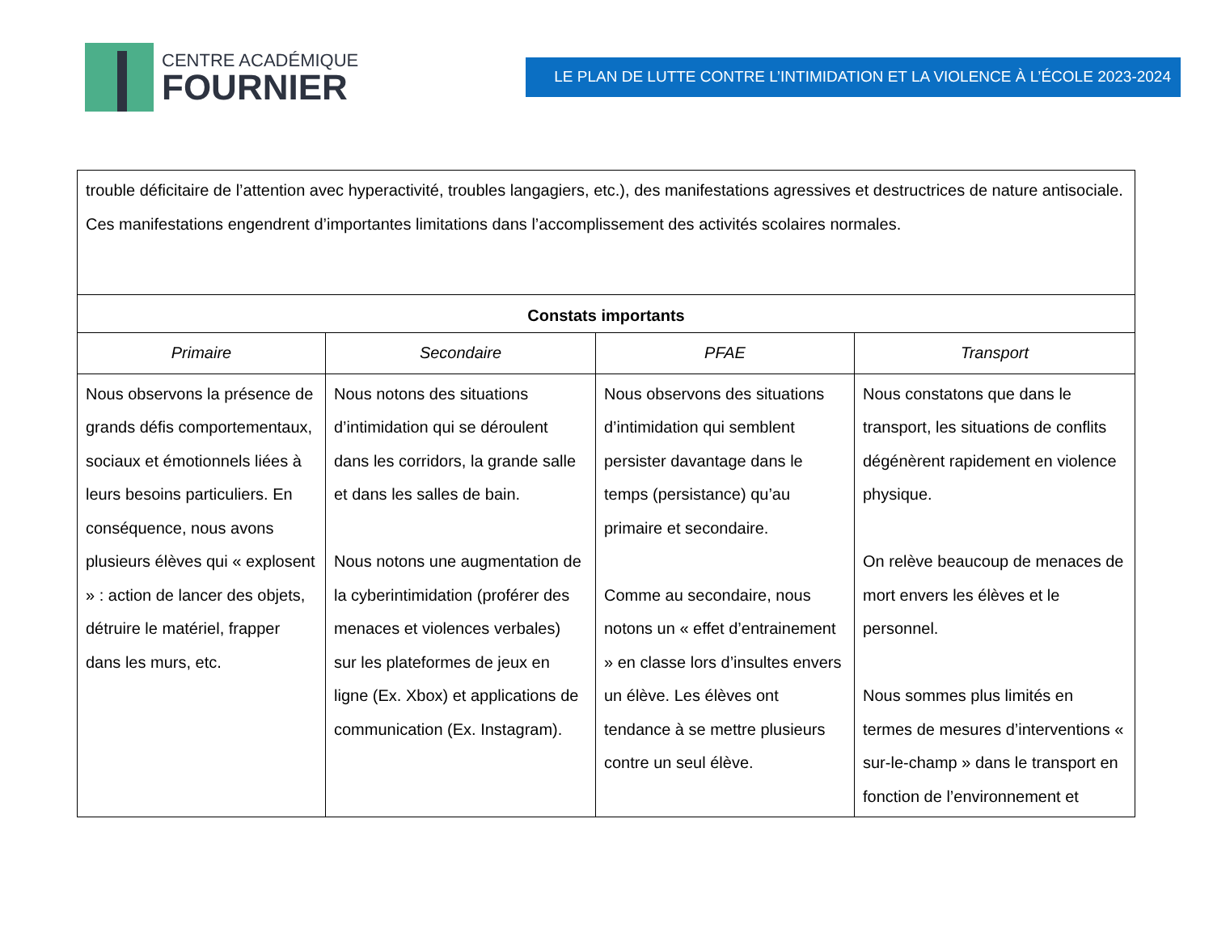CENTRE ACADÉMIQUE
FOURNIER
LE PLAN DE LUTTE CONTRE L’INTIMIDATION ET LA VIOLENCE À L’ÉCOLE 2023-2024
| trouble déficitaire de l’attention avec hyperactivité, troubles langagiers, etc.), des manifestations agressives et destructrices de nature antisociale. Ces manifestations engendrent d’importantes limitations dans l’accomplissement des activités scolaires normales. | | | |
| Constats importants | | | |
| Primaire | Secondaire | PFAE | Transport |
| Nous observons la présence de grands défis comportementaux, sociaux et émotionnels liées à leurs besoins particuliers. En conséquence, nous avons plusieurs élèves qui « explosent » : action de lancer des objets, détruire le matériel, frapper dans les murs, etc. | Nous notons des situations d’intimidation qui se déroulent dans les corridors, la grande salle et dans les salles de bain. Nous notons une augmentation de la cyberintimidation (proférer des menaces et violences verbales) sur les plateformes de jeux en ligne (Ex. Xbox) et applications de communication (Ex. Instagram). | Nous observons des situations d’intimidation qui semblent persister davantage dans le temps (persistance) qu’au primaire et secondaire. Comme au secondaire, nous notons un « effet d’entrainement » en classe lors d’insultes envers un élève. Les élèves ont tendance à se mettre plusieurs contre un seul élève. | Nous constatons que dans le transport, les situations de conflits dégénèrent rapidement en violence physique. On relève beaucoup de menaces de mort envers les élèves et le personnel. Nous sommes plus limités en termes de mesures d’interventions « sur-le-champ » dans le transport en fonction de l’environnement et |